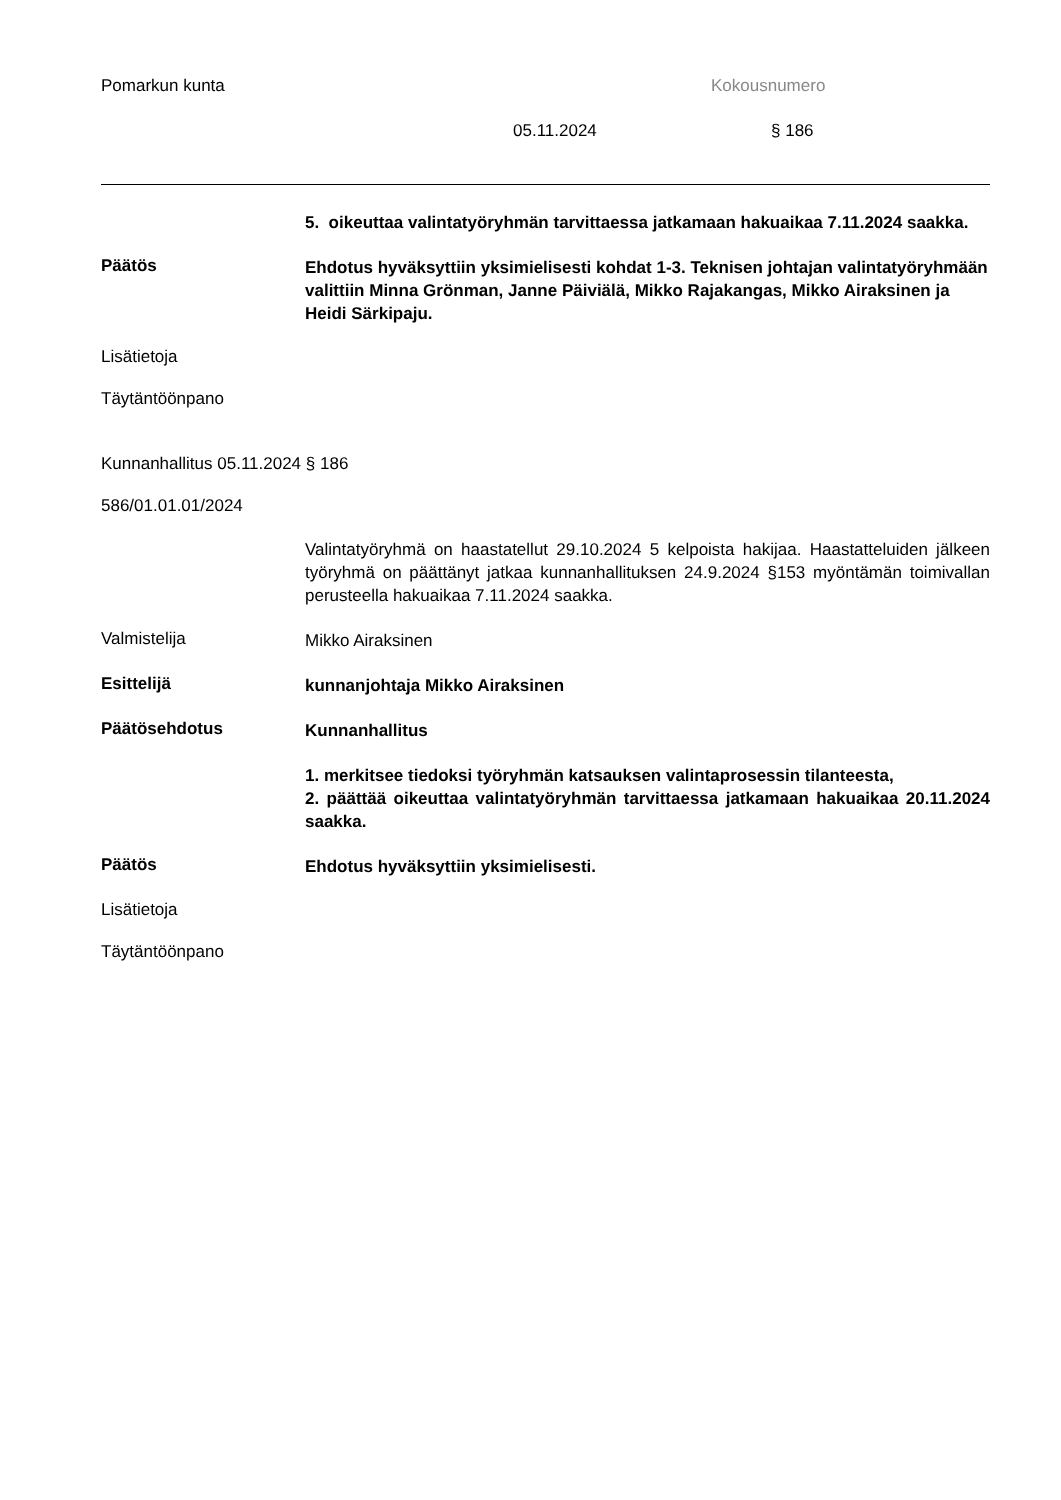Pomarkun kunta Kokousnumero
05.11.2024 § 186
5. oikeuttaa valintatyöryhmän tarvittaessa jatkamaan hakuaikaa 7.11.2024 saakka.
Päätös
Ehdotus hyväksyttiin yksimielisesti kohdat 1-3. Teknisen johtajan valintatyöryhmään valittiin Minna Grönman, Janne Päiviälä, Mikko Rajakangas, Mikko Airaksinen ja Heidi Särkipaju.
Lisätietoja
Täytäntöönpano
Kunnanhallitus 05.11.2024 § 186
586/01.01.01/2024
Valintatyöryhmä on haastatellut 29.10.2024 5 kelpoista hakijaa. Haastatteluiden jälkeen työryhmä on päättänyt jatkaa kunnanhallituksen 24.9.2024 §153 myöntämän toimivallan perusteella hakuaikaa 7.11.2024 saakka.
Valmistelija
Mikko Airaksinen
Esittelijä
kunnanjohtaja Mikko Airaksinen
Päätösehdotus
Kunnanhallitus
1. merkitsee tiedoksi työryhmän katsauksen valintaprosessin tilanteesta,
2. päättää oikeuttaa valintatyöryhmän tarvittaessa jatkamaan hakuaikaa 20.11.2024 saakka.
Päätös
Ehdotus hyväksyttiin yksimielisesti.
Lisätietoja
Täytäntöönpano